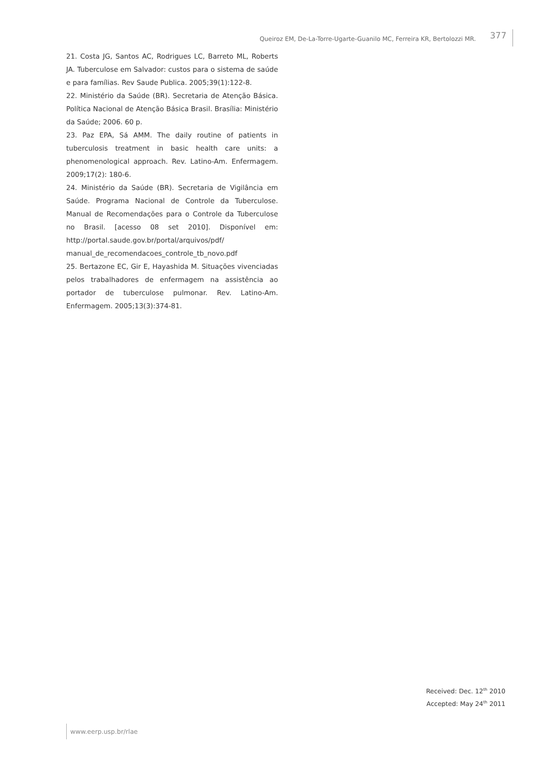Queiroz EM, De-La-Torre-Ugarte-Guanilo MC, Ferreira KR, Bertolozzi MR. 377
21. Costa JG, Santos AC, Rodrigues LC, Barreto ML, Roberts JA. Tuberculose em Salvador: custos para o sistema de saúde e para famílias. Rev Saude Publica. 2005;39(1):122-8.
22. Ministério da Saúde (BR). Secretaria de Atenção Básica. Política Nacional de Atenção Básica Brasil. Brasília: Ministério da Saúde; 2006. 60 p.
23. Paz EPA, Sá AMM. The daily routine of patients in tuberculosis treatment in basic health care units: a phenomenological approach. Rev. Latino-Am. Enfermagem. 2009;17(2): 180-6.
24. Ministério da Saúde (BR). Secretaria de Vigilância em Saúde. Programa Nacional de Controle da Tuberculose. Manual de Recomendações para o Controle da Tuberculose no Brasil. [acesso 08 set 2010]. Disponível em: http://portal.saude.gov.br/portal/arquivos/pdf/ manual_de_recomendacoes_controle_tb_novo.pdf
25. Bertazone EC, Gir E, Hayashida M. Situações vivenciadas pelos trabalhadores de enfermagem na assistência ao portador de tuberculose pulmonar. Rev. Latino-Am. Enfermagem. 2005;13(3):374-81.
Received: Dec. 12<sup>th</sup> 2010
Accepted: May 24<sup>th</sup> 2011
www.eerp.usp.br/rlae